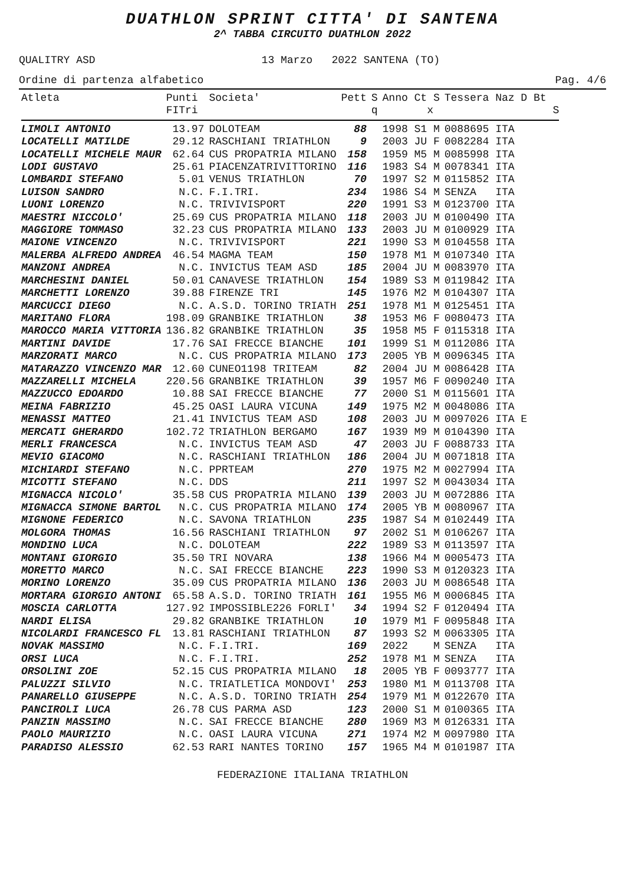DUATHLON SPRINT CITTA' DI SANTENA
2^ TABBA CIRCUITO DUATHLON 2022
QUALITRY ASD 13 Marzo 2022 SANTENA (TO)
Ordine di partenza alfabetico Pag. 4/6
| Atleta | Punti FITri | Societa' | Pett | S q | Anno Ct S x | Tessera Naz D Bt S |
| --- | --- | --- | --- | --- | --- | --- |
| LIMOLI ANTONIO | 13.97 | DOLOTEAM | 88 | | 1998 S1 M | 0088695 ITA |
| LOCATELLI MATILDE | 29.12 | RASCHIANI TRIATHLON | 9 | | 2003 JU F | 0082284 ITA |
| LOCATELLI MICHELE MAUR | 62.64 | CUS PROPATRIA MILANO | 158 | | 1959 M5 M | 0085998 ITA |
| LODI GUSTAVO | 25.61 | PIACENZATRIVITTORINO | 116 | | 1983 S4 M | 0078341 ITA |
| LOMBARDI STEFANO | 5.01 | VENUS TRIATHLON | 70 | | 1997 S2 M | 0115852 ITA |
| LUISON SANDRO | N.C. | F.I.TRI. | 234 | | 1986 S4 M | SENZA ITA |
| LUONI LORENZO | N.C. | TRIVIVISPORT | 220 | | 1991 S3 M | 0123700 ITA |
| MAESTRI NICCOLO' | 25.69 | CUS PROPATRIA MILANO | 118 | | 2003 JU M | 0100490 ITA |
| MAGGIORE TOMMASO | 32.23 | CUS PROPATRIA MILANO | 133 | | 2003 JU M | 0100929 ITA |
| MAIONE VINCENZO | N.C. | TRIVIVISPORT | 221 | | 1990 S3 M | 0104558 ITA |
| MALERBA ALFREDO ANDREA | 46.54 | MAGMA TEAM | 150 | | 1978 M1 M | 0107340 ITA |
| MANZONI ANDREA | N.C. | INVICTUS TEAM ASD | 185 | | 2004 JU M | 0083970 ITA |
| MARCHESINI DANIEL | 50.01 | CANAVESE TRIATHLON | 154 | | 1989 S3 M | 0119842 ITA |
| MARCHETTI LORENZO | 39.88 | FIRENZE TRI | 145 | | 1976 M2 M | 0104307 ITA |
| MARCUCCI DIEGO | N.C. | A.S.D. TORINO TRIATH | 251 | | 1978 M1 M | 0125451 ITA |
| MARITANO FLORA | 198.09 | GRANBIKE TRIATHLON | 38 | | 1953 M6 F | 0080473 ITA |
| MAROCCO MARIA VITTORIA | 136.82 | GRANBIKE TRIATHLON | 35 | | 1958 M5 F | 0115318 ITA |
| MARTINI DAVIDE | 17.76 | SAI FRECCE BIANCHE | 101 | | 1999 S1 M | 0112086 ITA |
| MARZORATI MARCO | N.C. | CUS PROPATRIA MILANO | 173 | | 2005 YB M | 0096345 ITA |
| MATARAZZO VINCENZO MAR | 12.60 | CUNEO1198 TRITEAM | 82 | | 2004 JU M | 0086428 ITA |
| MAZZARELLI MICHELA | 220.56 | GRANBIKE TRIATHLON | 39 | | 1957 M6 F | 0090240 ITA |
| MAZZUCCO EDOARDO | 10.88 | SAI FRECCE BIANCHE | 77 | | 2000 S1 M | 0115601 ITA |
| MEINA FABRIZIO | 45.25 | OASI LAURA VICUNA | 149 | | 1975 M2 M | 0048086 ITA |
| MENASSI MATTEO | 21.41 | INVICTUS TEAM ASD | 108 | | 2003 JU M | 0097026 ITA E |
| MERCATI GHERARDO | 102.72 | TRIATHLON BERGAMO | 167 | | 1939 M9 M | 0104390 ITA |
| MERLI FRANCESCA | N.C. | INVICTUS TEAM ASD | 47 | | 2003 JU F | 0088733 ITA |
| MEVIO GIACOMO | N.C. | RASCHIANI TRIATHLON | 186 | | 2004 JU M | 0071818 ITA |
| MICHIARDI STEFANO | N.C. | PPRTEAM | 270 | | 1975 M2 M | 0027994 ITA |
| MICOTTI STEFANO | N.C. | DDS | 211 | | 1997 S2 M | 0043034 ITA |
| MIGNACCA NICOLO' | 35.58 | CUS PROPATRIA MILANO | 139 | | 2003 JU M | 0072886 ITA |
| MIGNACCA SIMONE BARTOL | N.C. | CUS PROPATRIA MILANO | 174 | | 2005 YB M | 0080967 ITA |
| MIGNONE FEDERICO | N.C. | SAVONA TRIATHLON | 235 | | 1987 S4 M | 0102449 ITA |
| MOLGORA THOMAS | 16.56 | RASCHIANI TRIATHLON | 97 | | 2002 S1 M | 0106267 ITA |
| MONDINO LUCA | N.C. | DOLOTEAM | 222 | | 1989 S3 M | 0113597 ITA |
| MONTANI GIORGIO | 35.50 | TRI NOVARA | 138 | | 1966 M4 M | 0005473 ITA |
| MORETTO MARCO | N.C. | SAI FRECCE BIANCHE | 223 | | 1990 S3 M | 0120323 ITA |
| MORINO LORENZO | 35.09 | CUS PROPATRIA MILANO | 136 | | 2003 JU M | 0086548 ITA |
| MORTARA GIORGIO ANTONI | 65.58 | A.S.D. TORINO TRIATH | 161 | | 1955 M6 M | 0006845 ITA |
| MOSCIA CARLOTTA | 127.92 | IMPOSSIBLE226 FORLI' | 34 | | 1994 S2 F | 0120494 ITA |
| NARDI ELISA | 29.82 | GRANBIKE TRIATHLON | 10 | | 1979 M1 F | 0095848 ITA |
| NICOLARDI FRANCESCO FL | 13.81 | RASCHIANI TRIATHLON | 87 | | 1993 S2 M | 0063305 ITA |
| NOVAK MASSIMO | N.C. | F.I.TRI. | 169 | | 2022 M | SENZA ITA |
| ORSI LUCA | N.C. | F.I.TRI. | 252 | | 1978 M1 M | SENZA ITA |
| ORSOLINI ZOE | 52.15 | CUS PROPATRIA MILANO | 18 | | 2005 YB F | 0093777 ITA |
| PALUZZI SILVIO | N.C. | TRIATLETICA MONDOVI' | 253 | | 1980 M1 M | 0113708 ITA |
| PANARELLO GIUSEPPE | N.C. | A.S.D. TORINO TRIATH | 254 | | 1979 M1 M | 0122670 ITA |
| PANCIROLI LUCA | 26.78 | CUS PARMA ASD | 123 | | 2000 S1 M | 0100365 ITA |
| PANZIN MASSIMO | N.C. | SAI FRECCE BIANCHE | 280 | | 1969 M3 M | 0126331 ITA |
| PAOLO MAURIZIO | N.C. | OASI LAURA VICUNA | 271 | | 1974 M2 M | 0097980 ITA |
| PARADISO ALESSIO | 62.53 | RARI NANTES TORINO | 157 | | 1965 M4 M | 0101987 ITA |
FEDERAZIONE ITALIANA TRIATHLON